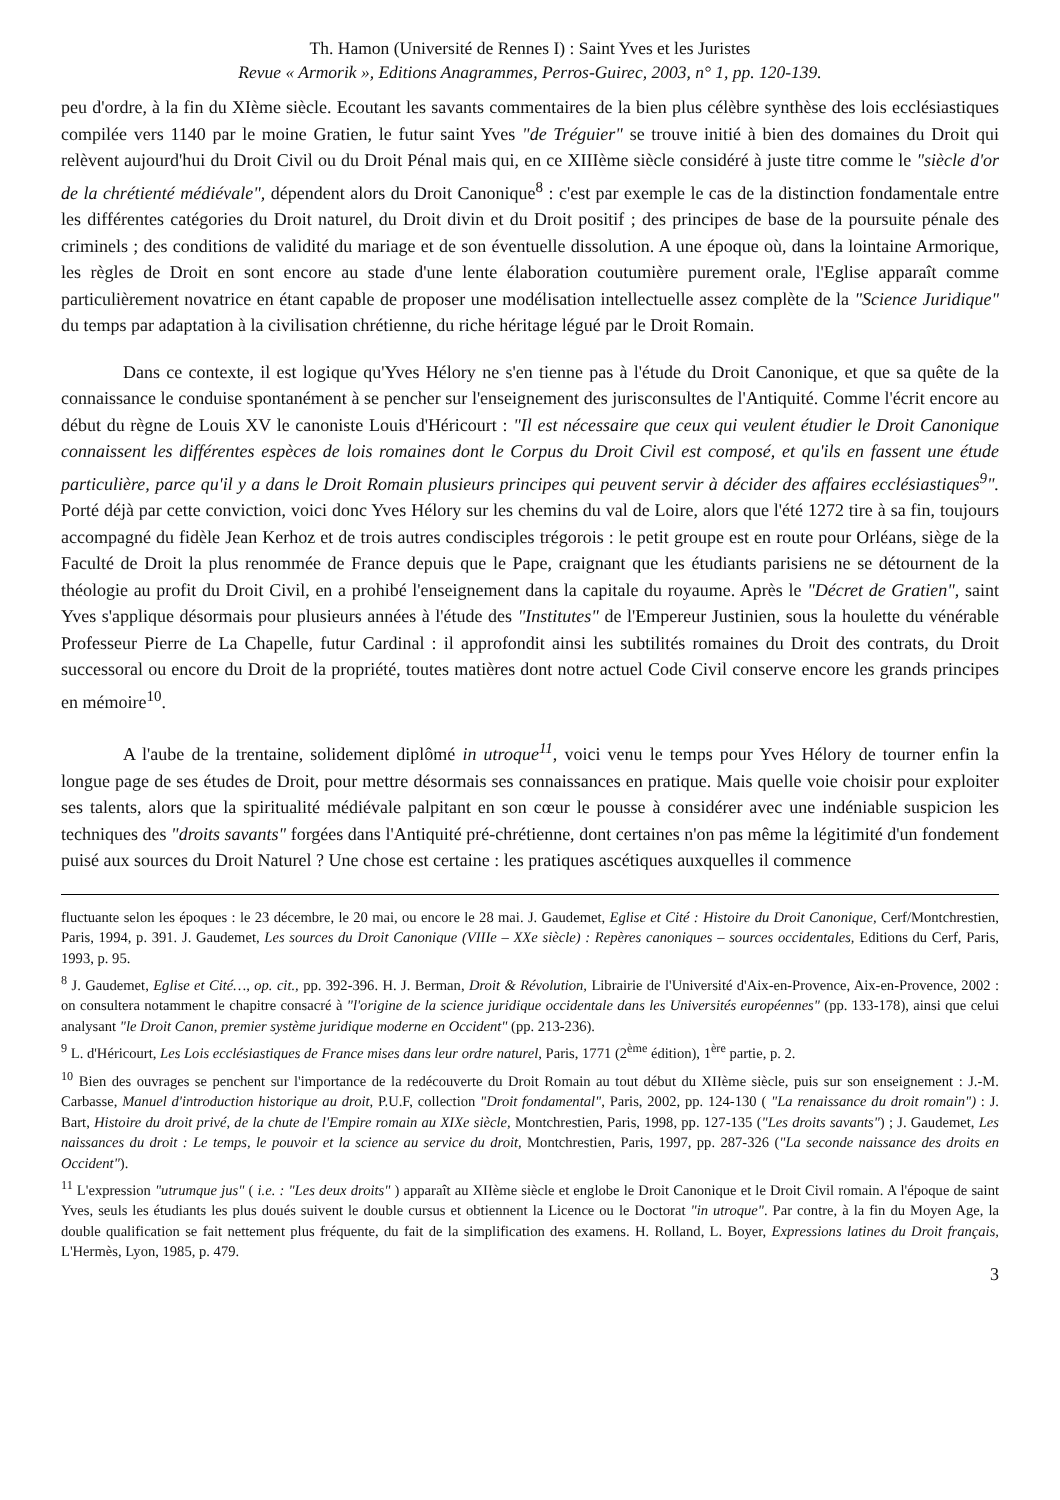Th. Hamon (Université de Rennes I) : Saint Yves et les Juristes
Revue « Armorik », Editions Anagrammes, Perros-Guirec, 2003, n° 1, pp. 120-139.
peu d'ordre, à la fin du XIème siècle. Ecoutant les savants commentaires de la bien plus célèbre synthèse des lois ecclésiastiques compilée vers 1140 par le moine Gratien, le futur saint Yves "de Tréguier" se trouve initié à bien des domaines du Droit qui relèvent aujourd'hui du Droit Civil ou du Droit Pénal mais qui, en ce XIIIème siècle considéré à juste titre comme le "siècle d'or de la chrétienté médiévale", dépendent alors du Droit Canonique<sup>8</sup> : c'est par exemple le cas de la distinction fondamentale entre les différentes catégories du Droit naturel, du Droit divin et du Droit positif ; des principes de base de la poursuite pénale des criminels ; des conditions de validité du mariage et de son éventuelle dissolution. A une époque où, dans la lointaine Armorique, les règles de Droit en sont encore au stade d'une lente élaboration coutumière purement orale, l'Eglise apparaît comme particulièrement novatrice en étant capable de proposer une modélisation intellectuelle assez complète de la "Science Juridique" du temps par adaptation à la civilisation chrétienne, du riche héritage légué par le Droit Romain.
Dans ce contexte, il est logique qu'Yves Hélory ne s'en tienne pas à l'étude du Droit Canonique, et que sa quête de la connaissance le conduise spontanément à se pencher sur l'enseignement des jurisconsultes de l'Antiquité. Comme l'écrit encore au début du règne de Louis XV le canoniste Louis d'Héricourt : "Il est nécessaire que ceux qui veulent étudier le Droit Canonique connaissent les différentes espèces de lois romaines dont le Corpus du Droit Civil est composé, et qu'ils en fassent une étude particulière, parce qu'il y a dans le Droit Romain plusieurs principes qui peuvent servir à décider des affaires ecclésiastiques<sup>9</sup>". Porté déjà par cette conviction, voici donc Yves Hélory sur les chemins du val de Loire, alors que l'été 1272 tire à sa fin, toujours accompagné du fidèle Jean Kerhoz et de trois autres condisciples trégorois : le petit groupe est en route pour Orléans, siège de la Faculté de Droit la plus renommée de France depuis que le Pape, craignant que les étudiants parisiens ne se détournent de la théologie au profit du Droit Civil, en a prohibé l'enseignement dans la capitale du royaume. Après le "Décret de Gratien", saint Yves s'applique désormais pour plusieurs années à l'étude des "Institutes" de l'Empereur Justinien, sous la houlette du vénérable Professeur Pierre de La Chapelle, futur Cardinal : il approfondit ainsi les subtilités romaines du Droit des contrats, du Droit successoral ou encore du Droit de la propriété, toutes matières dont notre actuel Code Civil conserve encore les grands principes en mémoire<sup>10</sup>.
A l'aube de la trentaine, solidement diplômé in utroque<sup>11</sup>, voici venu le temps pour Yves Hélory de tourner enfin la longue page de ses études de Droit, pour mettre désormais ses connaissances en pratique. Mais quelle voie choisir pour exploiter ses talents, alors que la spiritualité médiévale palpitant en son cœur le pousse à considérer avec une indéniable suspicion les techniques des "droits savants" forgées dans l'Antiquité pré-chrétienne, dont certaines n'on pas même la légitimité d'un fondement puisé aux sources du Droit Naturel ? Une chose est certaine : les pratiques ascétiques auxquelles il commence
fluctuante selon les époques : le 23 décembre, le 20 mai, ou encore le 28 mai. J. Gaudemet, Eglise et Cité : Histoire du Droit Canonique, Cerf/Montchrestien, Paris, 1994, p. 391. J. Gaudemet, Les sources du Droit Canonique (VIIIe – XXe siècle) : Repères canoniques – sources occidentales, Editions du Cerf, Paris, 1993, p. 95.
<sup>8</sup> J. Gaudemet, Eglise et Cité…, op. cit., pp. 392-396. H. J. Berman, Droit & Révolution, Librairie de l'Université d'Aix-en-Provence, Aix-en-Provence, 2002 : on consultera notamment le chapitre consacré à "l'origine de la science juridique occidentale dans les Universités européennes" (pp. 133-178), ainsi que celui analysant "le Droit Canon, premier système juridique moderne en Occident" (pp. 213-236).
<sup>9</sup> L. d'Héricourt, Les Lois ecclésiastiques de France mises dans leur ordre naturel, Paris, 1771 (2<sup>ème</sup> édition), 1<sup>ère</sup> partie, p. 2.
<sup>10</sup> Bien des ouvrages se penchent sur l'importance de la redécouverte du Droit Romain au tout début du XIIème siècle, puis sur son enseignement : J.-M. Carbasse, Manuel d'introduction historique au droit, P.U.F, collection "Droit fondamental", Paris, 2002, pp. 124-130 ( "La renaissance du droit romain") : J. Bart, Histoire du droit privé, de la chute de l'Empire romain au XIXe siècle, Montchrestien, Paris, 1998, pp. 127-135 ("Les droits savants") ; J. Gaudemet, Les naissances du droit : Le temps, le pouvoir et la science au service du droit, Montchrestien, Paris, 1997, pp. 287-326 ("La seconde naissance des droits en Occident").
<sup>11</sup> L'expression "utrumque jus" ( i.e. : "Les deux droits" ) apparaît au XIIème siècle et englobe le Droit Canonique et le Droit Civil romain. A l'époque de saint Yves, seuls les étudiants les plus doués suivent le double cursus et obtiennent la Licence ou le Doctorat "in utroque". Par contre, à la fin du Moyen Age, la double qualification se fait nettement plus fréquente, du fait de la simplification des examens. H. Rolland, L. Boyer, Expressions latines du Droit français, L'Hermès, Lyon, 1985, p. 479.
3